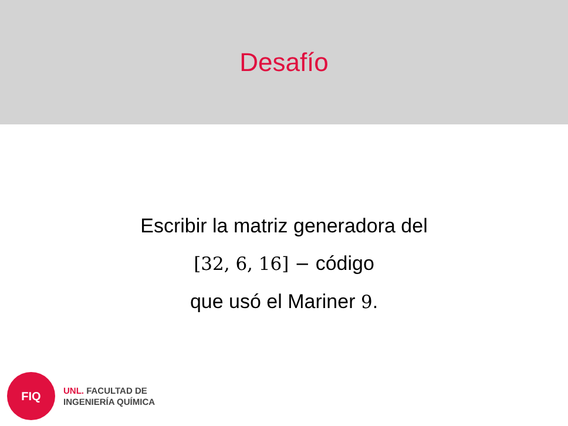Desafío
Escribir la matriz generadora del
[32, 6, 16] − código
que usó el Mariner 9.
FIQ
UNL. FACULTAD DE
INGENIERÍA QUÍMICA